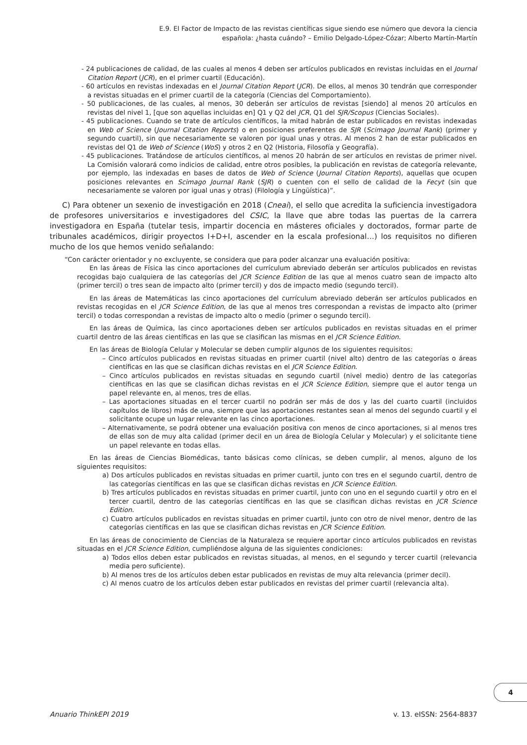E.9. El Factor de Impacto de las revistas científicas sigue siendo ese número que devora la ciencia
española: ¿hasta cuándo? – Emilio Delgado-López-Cózar; Alberto Martín-Martín
- 24 publicaciones de calidad, de las cuales al menos 4 deben ser artículos publicados en revistas incluidas en el Journal Citation Report (JCR), en el primer cuartil (Educación).
- 60 artículos en revistas indexadas en el Journal Citation Report (JCR). De ellos, al menos 30 tendrán que corresponder a revistas situadas en el primer cuartil de la categoría (Ciencias del Comportamiento).
- 50 publicaciones, de las cuales, al menos, 30 deberán ser artículos de revistas [siendo] al menos 20 artículos en revistas del nivel 1, [que son aquellas incluidas en] Q1 y Q2 del JCR, Q1 del SJR/Scopus (Ciencias Sociales).
- 45 publicaciones. Cuando se trate de artículos científicos, la mitad habrán de estar publicados en revistas indexadas en Web of Science (Journal Citation Reports) o en posiciones preferentes de SJR (Scimago Journal Rank) (primer y segundo cuartil), sin que necesariamente se valoren por igual unas y otras. Al menos 2 han de estar publicados en revistas del Q1 de Web of Science (WoS) y otros 2 en Q2 (Historia, Filosofía y Geografía).
- 45 publicaciones. Tratándose de artículos científicos, al menos 20 habrán de ser artículos en revistas de primer nivel. La Comisión valorará como indicios de calidad, entre otros posibles, la publicación en revistas de categoría relevante, por ejemplo, las indexadas en bases de datos de Web of Science (Journal Citation Reports), aquellas que ocupen posiciones relevantes en Scimago Journal Rank (SJR) o cuenten con el sello de calidad de la Fecyt (sin que necesariamente se valoren por igual unas y otras) (Filología y Lingüística)”.
C) Para obtener un sexenio de investigación en 2018 (Cneai), el sello que acredita la suficiencia investigadora de profesores universitarios e investigadores del CSIC, la llave que abre todas las puertas de la carrera investigadora en España (tutelar tesis, impartir docencia en másteres oficiales y doctorados, formar parte de tribunales académicos, dirigir proyectos I+D+I, ascender en la escala profesional…) los requisitos no difieren mucho de los que hemos venido señalando:
“Con carácter orientador y no excluyente, se considera que para poder alcanzar una evaluación positiva:
En las áreas de Física las cinco aportaciones del currículum abreviado deberán ser artículos publicados en revistas recogidas bajo cualquiera de las categorías del JCR Science Edition de las que al menos cuatro sean de impacto alto (primer tercil) o tres sean de impacto alto (primer tercil) y dos de impacto medio (segundo tercil).
En las áreas de Matemáticas las cinco aportaciones del currículum abreviado deberán ser artículos publicados en revistas recogidas en el JCR Science Edition, de las que al menos tres correspondan a revistas de impacto alto (primer tercil) o todas correspondan a revistas de impacto alto o medio (primer o segundo tercil).
En las áreas de Química, las cinco aportaciones deben ser artículos publicados en revistas situadas en el primer cuartil dentro de las áreas científicas en las que se clasifican las mismas en el JCR Science Edition.
En las áreas de Biología Celular y Molecular se deben cumplir algunos de los siguientes requisitos:
– Cinco artículos publicados en revistas situadas en primer cuartil (nivel alto) dentro de las categorías o áreas científicas en las que se clasifican dichas revistas en el JCR Science Edition.
– Cinco artículos publicados en revistas situadas en segundo cuartil (nivel medio) dentro de las categorías científicas en las que se clasifican dichas revistas en el JCR Science Edition, siempre que el autor tenga un papel relevante en, al menos, tres de ellas.
– Las aportaciones situadas en el tercer cuartil no podrán ser más de dos y las del cuarto cuartil (incluidos capítulos de libros) más de una, siempre que las aportaciones restantes sean al menos del segundo cuartil y el solicitante ocupe un lugar relevante en las cinco aportaciones.
– Alternativamente, se podrá obtener una evaluación positiva con menos de cinco aportaciones, si al menos tres de ellas son de muy alta calidad (primer decil en un área de Biología Celular y Molecular) y el solicitante tiene un papel relevante en todas ellas.
En las áreas de Ciencias Biomédicas, tanto básicas como clínicas, se deben cumplir, al menos, alguno de los siguientes requisitos:
a) Dos artículos publicados en revistas situadas en primer cuartil, junto con tres en el segundo cuartil, dentro de las categorías científicas en las que se clasifican dichas revistas en JCR Science Edition.
b) Tres artículos publicados en revistas situadas en primer cuartil, junto con uno en el segundo cuartil y otro en el tercer cuartil, dentro de las categorías científicas en las que se clasifican dichas revistas en JCR Science Edition.
c) Cuatro artículos publicados en revistas situadas en primer cuartil, junto con otro de nivel menor, dentro de las categorías científicas en las que se clasifican dichas revistas en JCR Science Edition.
En las áreas de conocimiento de Ciencias de la Naturaleza se requiere aportar cinco artículos publicados en revistas situadas en el JCR Science Edition, cumpliéndose alguna de las siguientes condiciones:
a) Todos ellos deben estar publicados en revistas situadas, al menos, en el segundo y tercer cuartil (relevancia media pero suficiente).
b) Al menos tres de los artículos deben estar publicados en revistas de muy alta relevancia (primer decil).
c) Al menos cuatro de los artículos deben estar publicados en revistas del primer cuartil (relevancia alta).
4
Anuario ThinkEPI 2019 v. 13. eISSN: 2564-8837